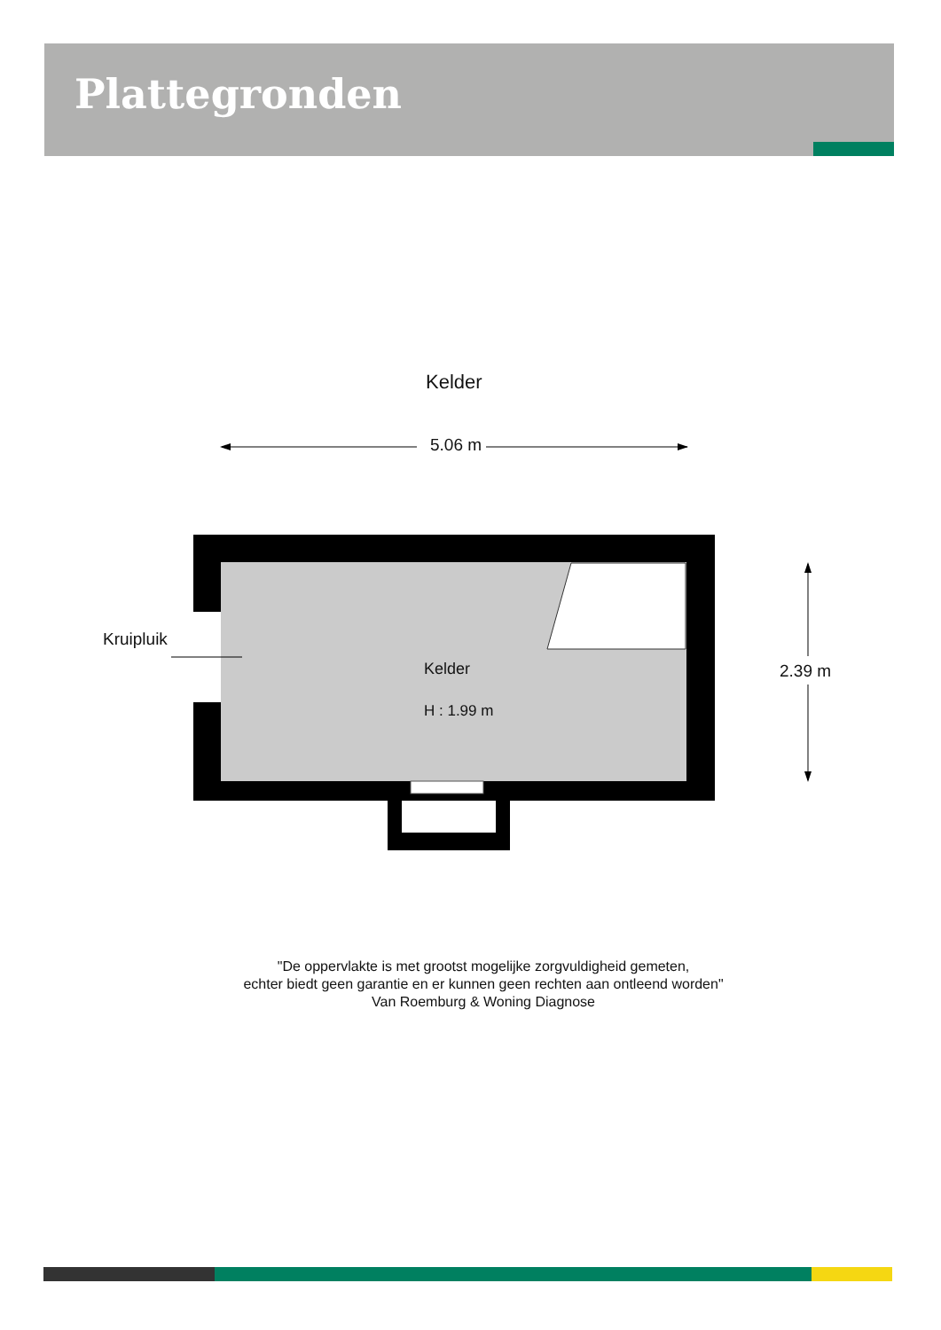Plattegronden
Kelder
Kruipluik
Kelder
H : 1.99 m
5.06 m
2.39 m
"De oppervlakte is met grootst mogelijke zorgvuldigheid gemeten,
echter biedt geen garantie en er kunnen geen rechten aan ontleend worden"
Van Roemburg & Woning Diagnose